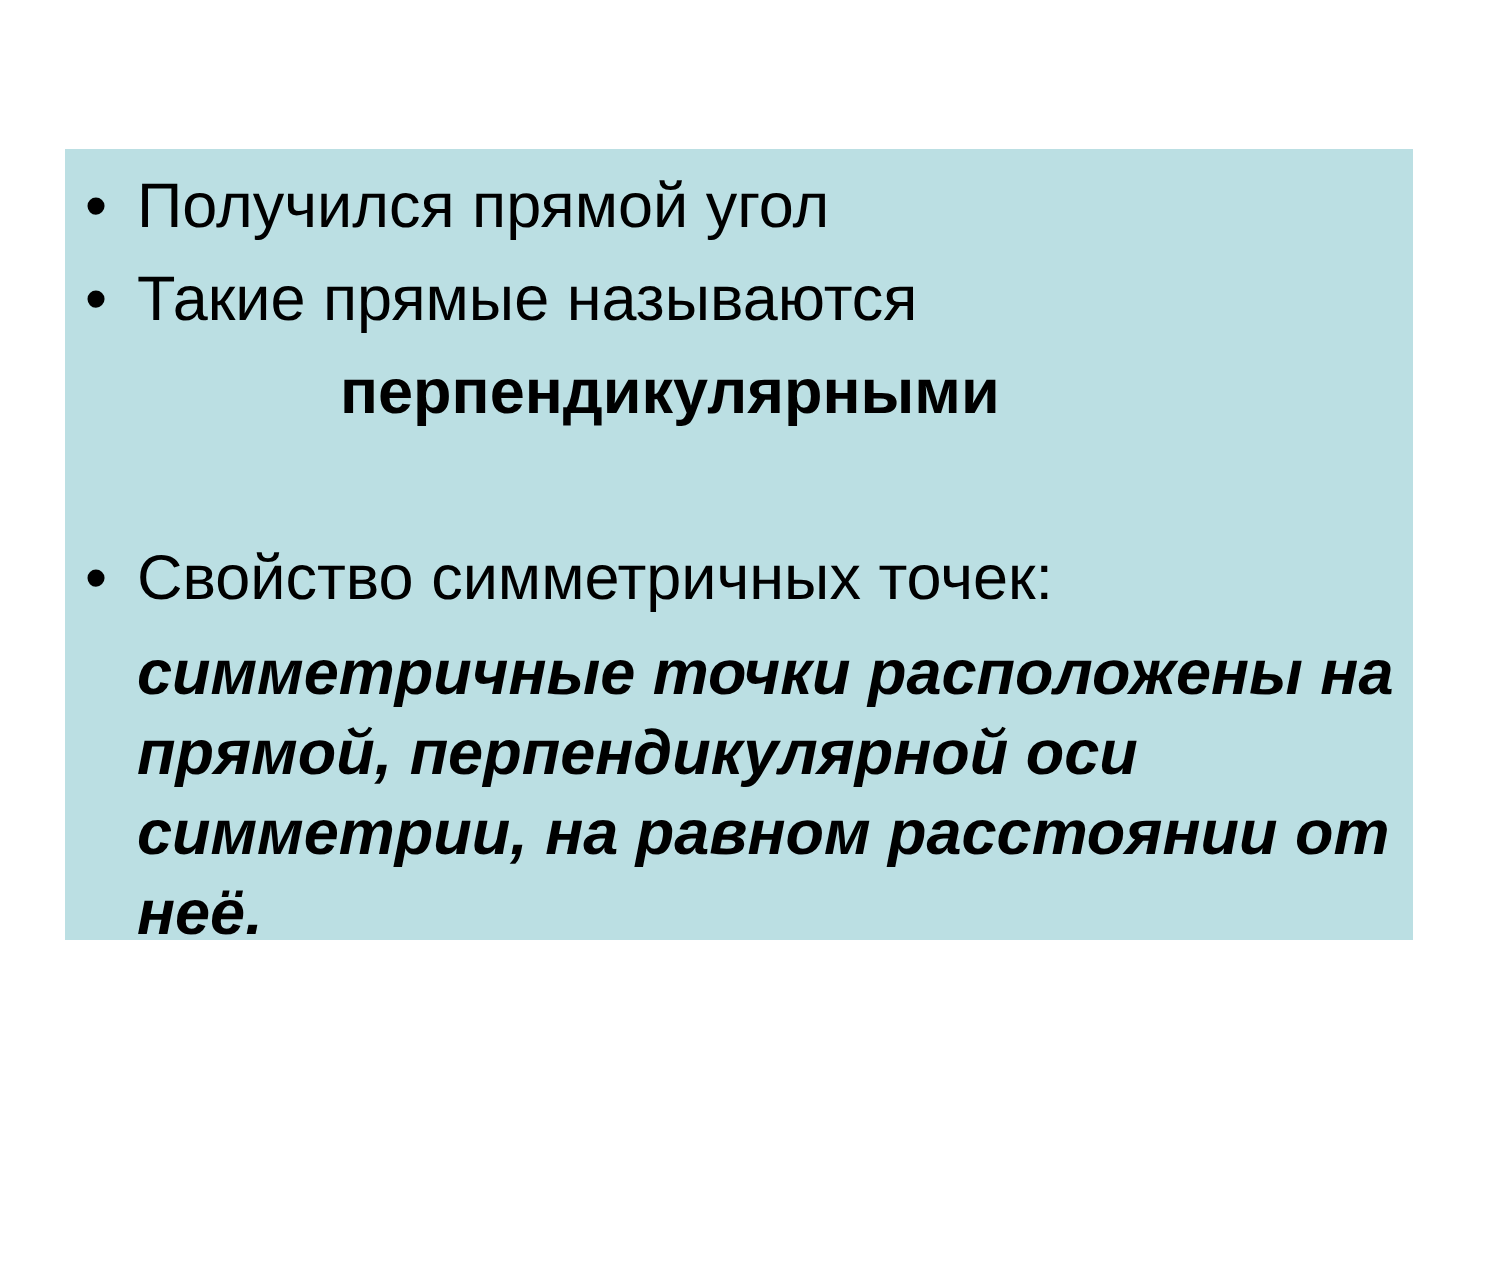• Получился прямой угол
• Такие прямые называются
перпендикулярными
• Свойство симметричных точек:
симметричные точки расположены на прямой, перпендикулярной оси симметрии, на равном расстоянии от неё.